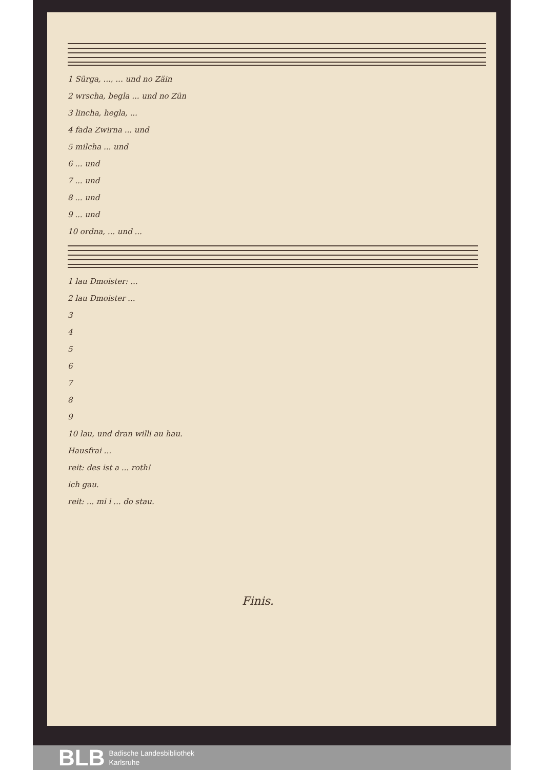1 Sürga, ..., ... und no Zäin
2 wrscha, begla ... und no Zün
3 lincha, hegla, ...
4 fada Zwirna ... und
5 milcha ... und
6 ... und
7 ... und
8 ... und
9 ... und
10 ordna, ... und ...
1 lau Dmoister: ...
2 lau Dmoister ...
3
4
5
6
7
8
9
10 lau, und dran willi au hau.
Hausfrai ...
reit: des ist a ... roth!
ich gau.
reit: ... mi i ... do stau.
Finis.
BLB Badische Landesbibliothek
Karlsruhe